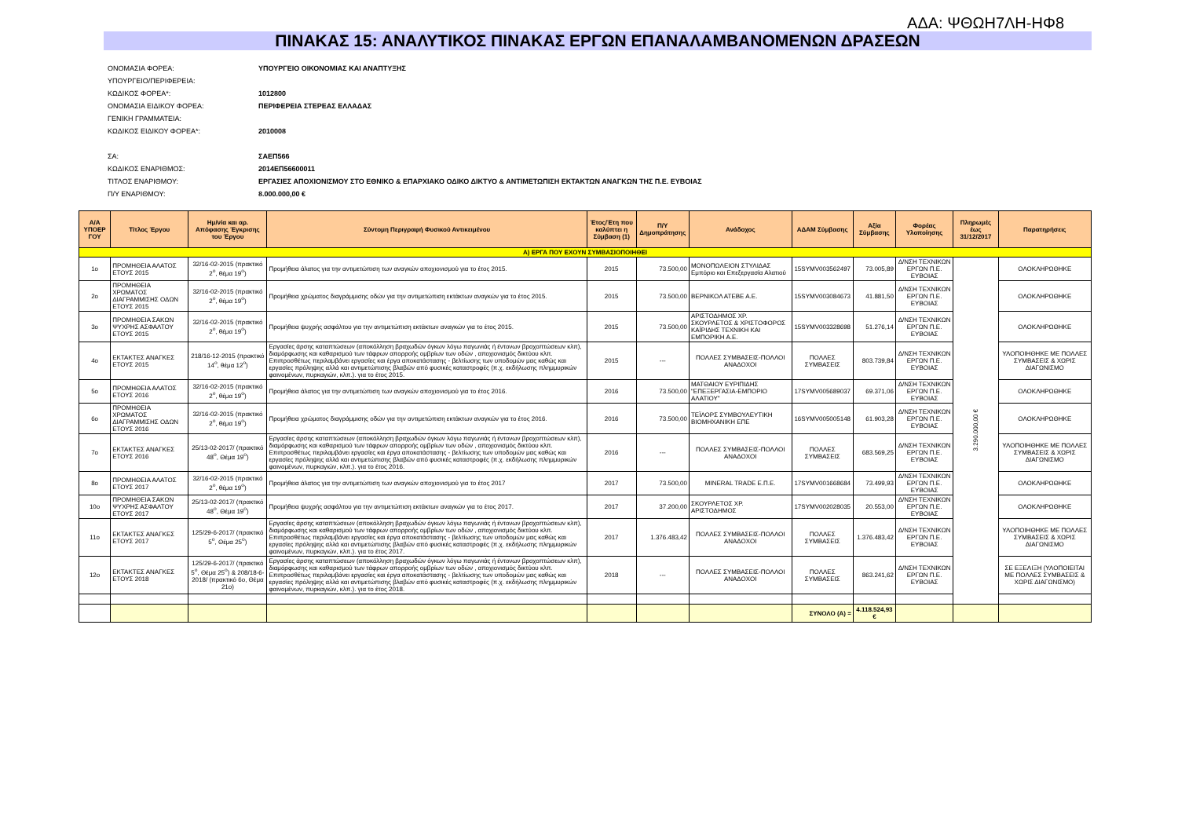ΑΔΑ: ΨΘΩΗ7ΛΗ-ΗΦ8
ΠΙΝΑΚΑΣ 15: ΑΝΑΛΥΤΙΚΟΣ ΠΙΝΑΚΑΣ ΕΡΓΩΝ ΕΠΑΝΑΛΑΜΒΑΝΟΜΕΝΩΝ ΔΡΑΣΕΩΝ
| ΟΝΟΜΑΣΙΑ ΦΟΡΕΑ: | ΥΠΟΥΡΓΕΙΟ ΟΙΚΟΝΟΜΙΑΣ ΚΑΙ ΑΝΑΠΤΥΞΗΣ |
| ΥΠΟΥΡΓΕΙΟ/ΠΕΡΙΦΕΡΕΙΑ: | |
| ΚΩΔΙΚΟΣ ΦΟΡΕΑ*: | 1012800 |
| ΟΝΟΜΑΣΙΑ ΕΙΔΙΚΟΥ ΦΟΡΕΑ: | ΠΕΡΙΦΕΡΕΙΑ ΣΤΕΡΕΑΣ ΕΛΛΑΔΑΣ |
| ΓΕΝΙΚΗ ΓΡΑΜΜΑΤΕΙΑ: | |
| ΚΩΔΙΚΟΣ ΕΙΔΙΚΟΥ ΦΟΡΕΑ*: | 2010008 |
| ΣΑ: | ΣΑΕΠ566 |
| ΚΩΔΙΚΟΣ ΕΝΑΡΙΘΜΟΣ: | 2014ΕΠ56600011 |
| ΤΙΤΛΟΣ ΕΝΑΡΙΘΜΟΥ: | ΕΡΓΑΣΙΕΣ ΑΠΟΧΙΟΝΙΣΜΟΥ ΣΤΟ ΕΘΝΙΚΟ & ΕΠΑΡΧΙΑΚΟ ΟΔΙΚΟ ΔΙΚΤΥΟ & ΑΝΤΙΜΕΤΩΠΙΣΗ ΕΚΤΑΚΤΩΝ ΑΝΑΓΚΩΝ ΤΗΣ Π.Ε. ΕΥΒΟΙΑΣ |
| Π/Υ ΕΝΑΡΙΘΜΟΥ: | 8.000.000,00 € |
| Α/Α ΥΠΟΕΡ ΓΟΥ | Τίτλος Έργου | Ημ/νία και αρ. Απόφασης Έγκρισης του Έργου | Σύντομη Περιγραφή Φυσικού Αντικειμένου | Έτος/Έτη που καλύπτει η Σύμβαση (1) | Π/Υ Δημοπράτησης | Ανάδοχος | ΑΔΑΜ Σύμβασης | Αξία Σύμβασης | Φορέας Υλοποίησης | Πληρωμές έως 31/12/2017 | Παρατηρήσεις |
| --- | --- | --- | --- | --- | --- | --- | --- | --- | --- | --- | --- |
| Α) ΕΡΓΑ ΠΟΥ ΕΧΟΥΝ ΣΥΜΒΑΣΙΟΠΟΙΗΘΕΙ | | | | | | | | | | | |
| 1ο | ΠΡΟΜΗΘΕΙΑ ΑΛΑΤΟΣ ΕΤΟΥΣ 2015 | 32/16-02-2015 (πρακτικό 2<sup>ο</sup>, θέμα 19<sup>ο</sup>) | Προμήθεια άλατος για την αντιμετώπιση των αναγκών αποχιονισμού για το έτος 2015. | 2015 | 73.500,00 | ΜΟΝΟΠΩΛΕΙΟΝ ΣΤΥΛΙΔΑΣ Εμπόριο και Επεξεργασία Αλατιού | 15SYMV003562497 | 73.005,89 | Δ/ΝΣΗ ΤΕΧΝΙΚΩΝ ΕΡΓΩΝ Π.Ε. ΕΥΒΟΙΑΣ | 3.290.000,00 € | ΟΛΟΚΛΗΡΩΘΗΚΕ |
| 2ο | ΠΡΟΜΗΘΕΙΑ ΧΡΩΜΑΤΟΣ ΔΙΑΓΡΑΜΜΙΣΗΣ ΟΔΩΝ ΕΤΟΥΣ 2015 | 32/16-02-2015 (πρακτικό 2<sup>ο</sup>, θέμα 19<sup>ο</sup>) | Προμήθεια χρώματος διαγράμμισης οδών για την αντιμετώπιση εκτάκτων αναγκών για το έτος 2015. | 2015 | 73.500,00 | ΒΕΡΝΙΚΟΛ ΑΤΕΒΕ Α.Ε. | 15SYMV003084673 | 41.881,50 | Δ/ΝΣΗ ΤΕΧΝΙΚΩΝ ΕΡΓΩΝ Π.Ε. ΕΥΒΟΙΑΣ | | ΟΛΟΚΛΗΡΩΘΗΚΕ |
| 3ο | ΠΡΟΜΗΘΕΙΑ ΣΑΚΩΝ ΨΥΧΡΗΣ ΑΣΦΑΛΤΟΥ ΕΤΟΥΣ 2015 | 32/16-02-2015 (πρακτικό 2<sup>ο</sup>, θέμα 19<sup>ο</sup>) | Προμήθεια ψυχρής ασφάλτου για την αντιμετώπιση εκτάκτων αναγκών για το έτος 2015. | 2015 | 73.500,00 | ΑΡΙΣΤΟΔΗΜΟΣ ΧΡ. ΣΚΟΥΡΛΕΤΟΣ & ΧΡΙΣΤΟΦΟΡΟΣ ΚΑΪΡΙΔΗΣ ΤΕΧΝΙΚΗ ΚΑΙ ΕΜΠΟΡΙΚΗ Α.Ε. | 15SYMV003328698 | 51.276,14 | Δ/ΝΣΗ ΤΕΧΝΙΚΩΝ ΕΡΓΩΝ Π.Ε. ΕΥΒΟΙΑΣ | | ΟΛΟΚΛΗΡΩΘΗΚΕ |
| 4ο | ΕΚΤΑΚΤΕΣ ΑΝΑΓΚΕΣ ΕΤΟΥΣ 2015 | 218/16-12-2015 (πρακτικό 14<sup>ο</sup>, θέμα 12<sup>ο</sup>) | Εργασίες άρσης καταπτώσεων (αποκόλληση βραχωδών όγκων λόγω παγωνιάς ή έντονων βροχοπτώσεων κλπ), διαμόρφωσης και καθαρισμού των τάφρων απορροής ομβρίων των οδών , αποχιονισμός δικτύου κλπ. Επιπροσθέτως περιλαμβάνει εργασίες και έργα αποκατάστασης - βελτίωσης των υποδομών μας καθώς και εργασίες πρόληψης αλλά και αντιμετώπισης βλαβών από φυσικές καταστροφές (π.χ. εκδήλωσης πλημμυρικών φαινομένων, πυρκαγιών, κλπ.). για το έτος 2015. | 2015 | --- | ΠΟΛΛΕΣ ΣΥΜΒΑΣΕΙΣ-ΠΟΛΛΟΙ ΑΝΑΔΟΧΟΙ | ΠΟΛΛΕΣ ΣΥΜΒΑΣΕΙΣ | 803.739,84 | Δ/ΝΣΗ ΤΕΧΝΙΚΩΝ ΕΡΓΩΝ Π.Ε. ΕΥΒΟΙΑΣ | | ΥΛΟΠΟΙΗΘΗΚΕ ΜΕ ΠΟΛΛΕΣ ΣΥΜΒΑΣΕΙΣ & ΧΩΡΙΣ ΔΙΑΓΩΝΙΣΜΟ |
| 5ο | ΠΡΟΜΗΘΕΙΑ ΑΛΑΤΟΣ ΕΤΟΥΣ 2016 | 32/16-02-2015 (πρακτικό 2<sup>ο</sup>, θέμα 19<sup>ο</sup>) | Προμήθεια άλατος για την αντιμετώπιση των αναγκών αποχιονισμού για το έτος 2016. | 2016 | 73.500,00 | ΜΑΤΘΑΙΟΥ ΕΥΡΙΠΙΔΗΣ "ΕΠΕΞΕΡΓΑΣΙΑ-ΕΜΠΟΡΙΟ ΑΛΑΤΙΟΥ" | 17SYMV005689037 | 69.371,06 | Δ/ΝΣΗ ΤΕΧΝΙΚΩΝ ΕΡΓΩΝ Π.Ε. ΕΥΒΟΙΑΣ | | ΟΛΟΚΛΗΡΩΘΗΚΕ |
| 6ο | ΠΡΟΜΗΘΕΙΑ ΧΡΩΜΑΤΟΣ ΔΙΑΓΡΑΜΜΙΣΗΣ ΟΔΩΝ ΕΤΟΥΣ 2016 | 32/16-02-2015 (πρακτικό 2<sup>ο</sup>, θέμα 19<sup>ο</sup>) | Προμήθεια χρώματος διαγράμμισης οδών για την αντιμετώπιση εκτάκτων αναγκών για το έτος 2016. | 2016 | 73.500,00 | ΤΕΪΛΟΡΣ ΣΥΜΒΟΥΛΕΥΤΙΚΗ ΒΙΟΜΗΧΑΝΙΚΗ ΕΠΕ | 16SYMV005005148 | 61.903,28 | Δ/ΝΣΗ ΤΕΧΝΙΚΩΝ ΕΡΓΩΝ Π.Ε. ΕΥΒΟΙΑΣ | | ΟΛΟΚΛΗΡΩΘΗΚΕ |
| 7ο | ΕΚΤΑΚΤΕΣ ΑΝΑΓΚΕΣ ΕΤΟΥΣ 2016 | 25/13-02-2017/ (πρακτικό 48<sup>ο</sup>, Θέμα 19<sup>ο</sup>) | Εργασίες άρσης καταπτώσεων (αποκόλληση βραχωδών όγκων λόγω παγωνιάς ή έντονων βροχοπτώσεων κλπ), διαμόρφωσης και καθαρισμού των τάφρων απορροής ομβρίων των οδών , αποχιονισμός δικτύου κλπ. Επιπροσθέτως περιλαμβάνει εργασίες και έργα αποκατάστασης - βελτίωσης των υποδομών μας καθώς και εργασίες πρόληψης αλλά και αντιμετώπισης βλαβών από φυσικές καταστροφές (π.χ. εκδήλωσης πλημμυρικών φαινομένων, πυρκαγιών, κλπ.). για το έτος 2016. | 2016 | --- | ΠΟΛΛΕΣ ΣΥΜΒΑΣΕΙΣ-ΠΟΛΛΟΙ ΑΝΑΔΟΧΟΙ | ΠΟΛΛΕΣ ΣΥΜΒΑΣΕΙΣ | 683.569,25 | Δ/ΝΣΗ ΤΕΧΝΙΚΩΝ ΕΡΓΩΝ Π.Ε. ΕΥΒΟΙΑΣ | | ΥΛΟΠΟΙΗΘΗΚΕ ΜΕ ΠΟΛΛΕΣ ΣΥΜΒΑΣΕΙΣ & ΧΩΡΙΣ ΔΙΑΓΩΝΙΣΜΟ |
| 8ο | ΠΡΟΜΗΘΕΙΑ ΑΛΑΤΟΣ ΕΤΟΥΣ 2017 | 32/16-02-2015 (πρακτικό 2<sup>ο</sup>, θέμα 19<sup>ο</sup>) | Προμήθεια άλατος για την αντιμετώπιση των αναγκών αποχιονισμού για το έτος 2017 | 2017 | 73.500,00 | MINERAL TRADE Ε.Π.Ε. | 17SYMV001668684 | 73.499,93 | Δ/ΝΣΗ ΤΕΧΝΙΚΩΝ ΕΡΓΩΝ Π.Ε. ΕΥΒΟΙΑΣ | | ΟΛΟΚΛΗΡΩΘΗΚΕ |
| 10ο | ΠΡΟΜΗΘΕΙΑ ΣΑΚΩΝ ΨΥΧΡΗΣ ΑΣΦΑΛΤΟΥ ΕΤΟΥΣ 2017 | 25/13-02-2017/ (πρακτικό 48<sup>ο</sup>, Θέμα 19<sup>ο</sup>) | Προμήθεια ψυχρής ασφάλτου για την αντιμετώπιση εκτάκτων αναγκών για το έτος 2017. | 2017 | 37.200,00 | ΣΚΟΥΡΛΕΤΟΣ ΧΡ. ΑΡΙΣΤΟΔΗΜΟΣ | 17SYMV002028035 | 20.553,00 | Δ/ΝΣΗ ΤΕΧΝΙΚΩΝ ΕΡΓΩΝ Π.Ε. ΕΥΒΟΙΑΣ | | ΟΛΟΚΛΗΡΩΘΗΚΕ |
| 11ο | ΕΚΤΑΚΤΕΣ ΑΝΑΓΚΕΣ ΕΤΟΥΣ 2017 | 125/29-6-2017/ (πρακτικό 5<sup>ο</sup>, Θέμα 25<sup>ο</sup>) | Εργασίες άρσης καταπτώσεων (αποκόλληση βραχωδών όγκων λόγω παγωνιάς ή έντονων βροχοπτώσεων κλπ), διαμόρφωσης και καθαρισμού των τάφρων απορροής ομβρίων των οδών , αποχιονισμός δικτύου κλπ. Επιπροσθέτως περιλαμβάνει εργασίες και έργα αποκατάστασης - βελτίωσης των υποδομών μας καθώς και εργασίες πρόληψης αλλά και αντιμετώπισης βλαβών από φυσικές καταστροφές (π.χ. εκδήλωσης πλημμυρικών φαινομένων, πυρκαγιών, κλπ.). για το έτος 2017. | 2017 | 1.376.483,42 | ΠΟΛΛΕΣ ΣΥΜΒΑΣΕΙΣ-ΠΟΛΛΟΙ ΑΝΑΔΟΧΟΙ | ΠΟΛΛΕΣ ΣΥΜΒΑΣΕΙΣ | 1.376.483,42 | Δ/ΝΣΗ ΤΕΧΝΙΚΩΝ ΕΡΓΩΝ Π.Ε. ΕΥΒΟΙΑΣ | | ΥΛΟΠΟΙΗΘΗΚΕ ΜΕ ΠΟΛΛΕΣ ΣΥΜΒΑΣΕΙΣ & ΧΩΡΙΣ ΔΙΑΓΩΝΙΣΜΟ |
| 12ο | ΕΚΤΑΚΤΕΣ ΑΝΑΓΚΕΣ ΕΤΟΥΣ 2018 | 125/29-6-2017/ (πρακτικό 5<sup>ο</sup>, Θέμα 25<sup>ο</sup>) & 208/18-6-2018/ (πρακτικό 6ο, Θέμα 21ο) | Εργασίες άρσης καταπτώσεων (αποκόλληση βραχωδών όγκων λόγω παγωνιάς ή έντονων βροχοπτώσεων κλπ), διαμόρφωσης και καθαρισμού των τάφρων απορροής ομβρίων των οδών , αποχιονισμός δικτύου κλπ. Επιπροσθέτως περιλαμβάνει εργασίες και έργα αποκατάστασης - βελτίωσης των υποδομών μας καθώς και εργασίες πρόληψης αλλά και αντιμετώπισης βλαβών από φυσικές καταστροφές (π.χ. εκδήλωσης πλημμυρικών φαινομένων, πυρκαγιών, κλπ.). για το έτος 2018. | 2018 | --- | ΠΟΛΛΕΣ ΣΥΜΒΑΣΕΙΣ-ΠΟΛΛΟΙ ΑΝΑΔΟΧΟΙ | ΠΟΛΛΕΣ ΣΥΜΒΑΣΕΙΣ | 863.241,62 | Δ/ΝΣΗ ΤΕΧΝΙΚΩΝ ΕΡΓΩΝ Π.Ε. ΕΥΒΟΙΑΣ | | ΣΕ ΕΞΕΛΙΞΗ (ΥΛΟΠΟΙΕΙΤΑΙ ΜΕ ΠΟΛΛΕΣ ΣΥΜΒΑΣΕΙΣ & ΧΩΡΙΣ ΔΙΑΓΩΝΙΣΜΟ) |
| | | | | | | | ΣΥΝΟΛΟ (Α) = | 4.118.524,93 € | | | |